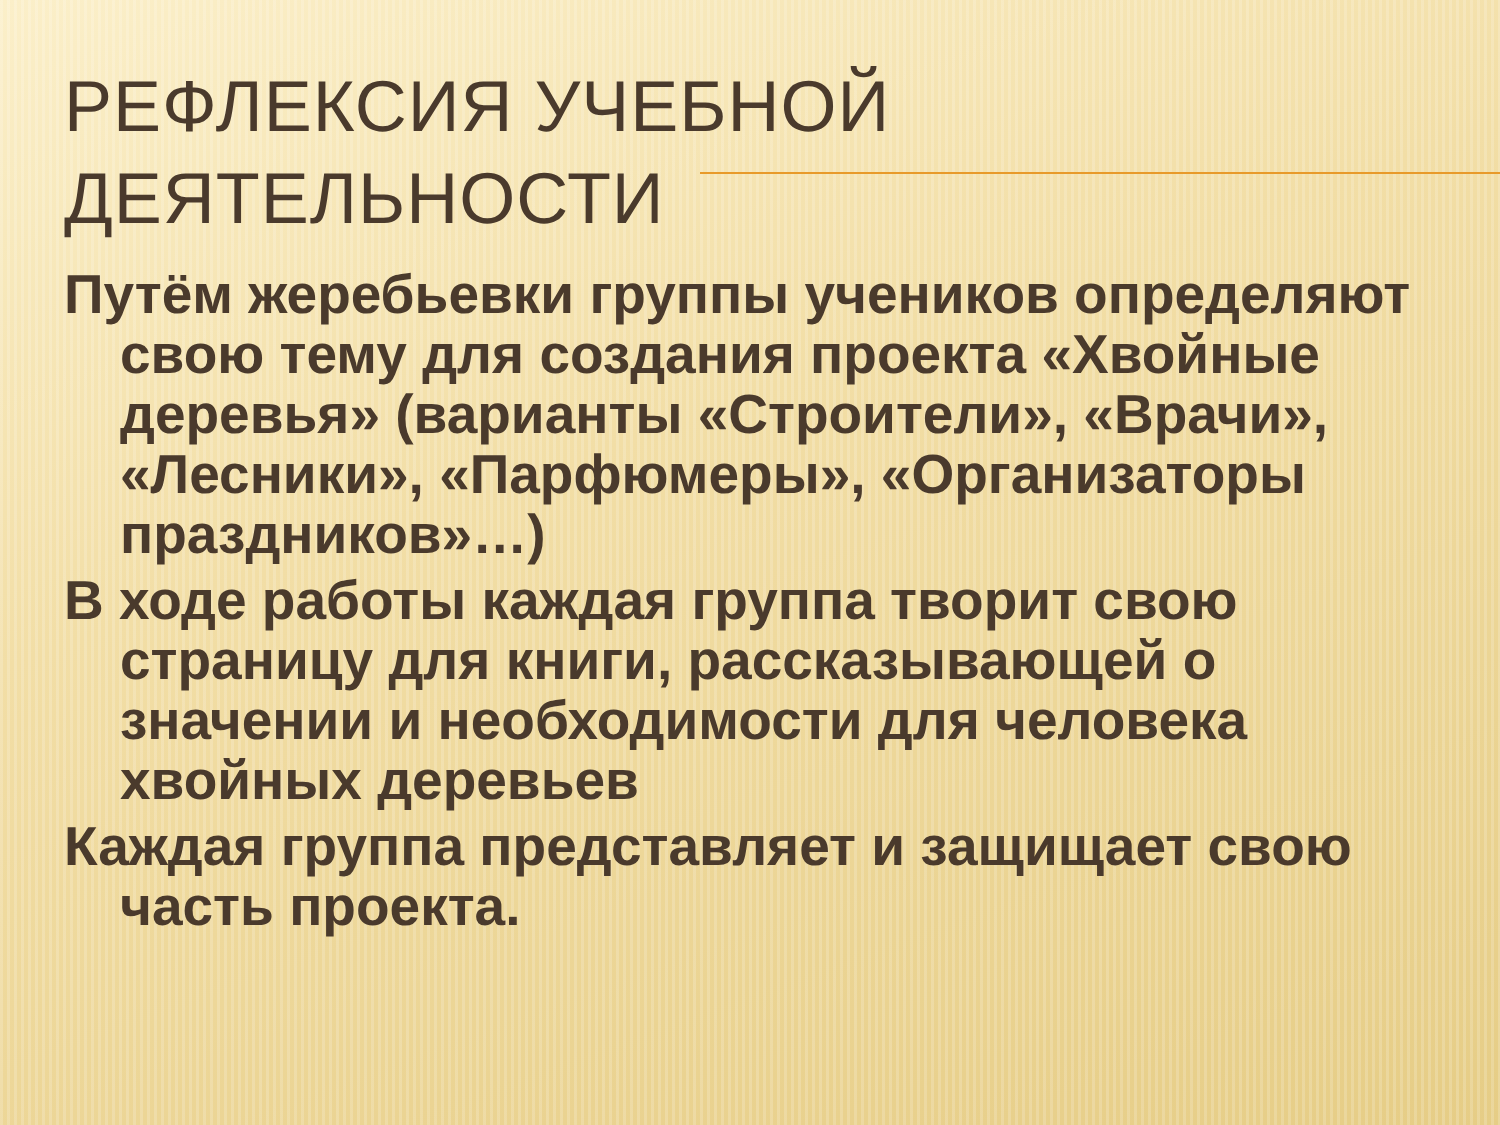РЕФЛЕКСИЯ УЧЕБНОЙ
ДЕЯТЕЛЬНОСТИ
Путём жеребьевки группы учеников определяют свою тему для создания проекта «Хвойные деревья» (варианты «Строители», «Врачи», «Лесники», «Парфюмеры», «Организаторы праздников»…)
В ходе работы каждая группа творит свою страницу для книги, рассказывающей о значении и необходимости для человека хвойных деревьев
Каждая группа представляет и защищает свою часть проекта.